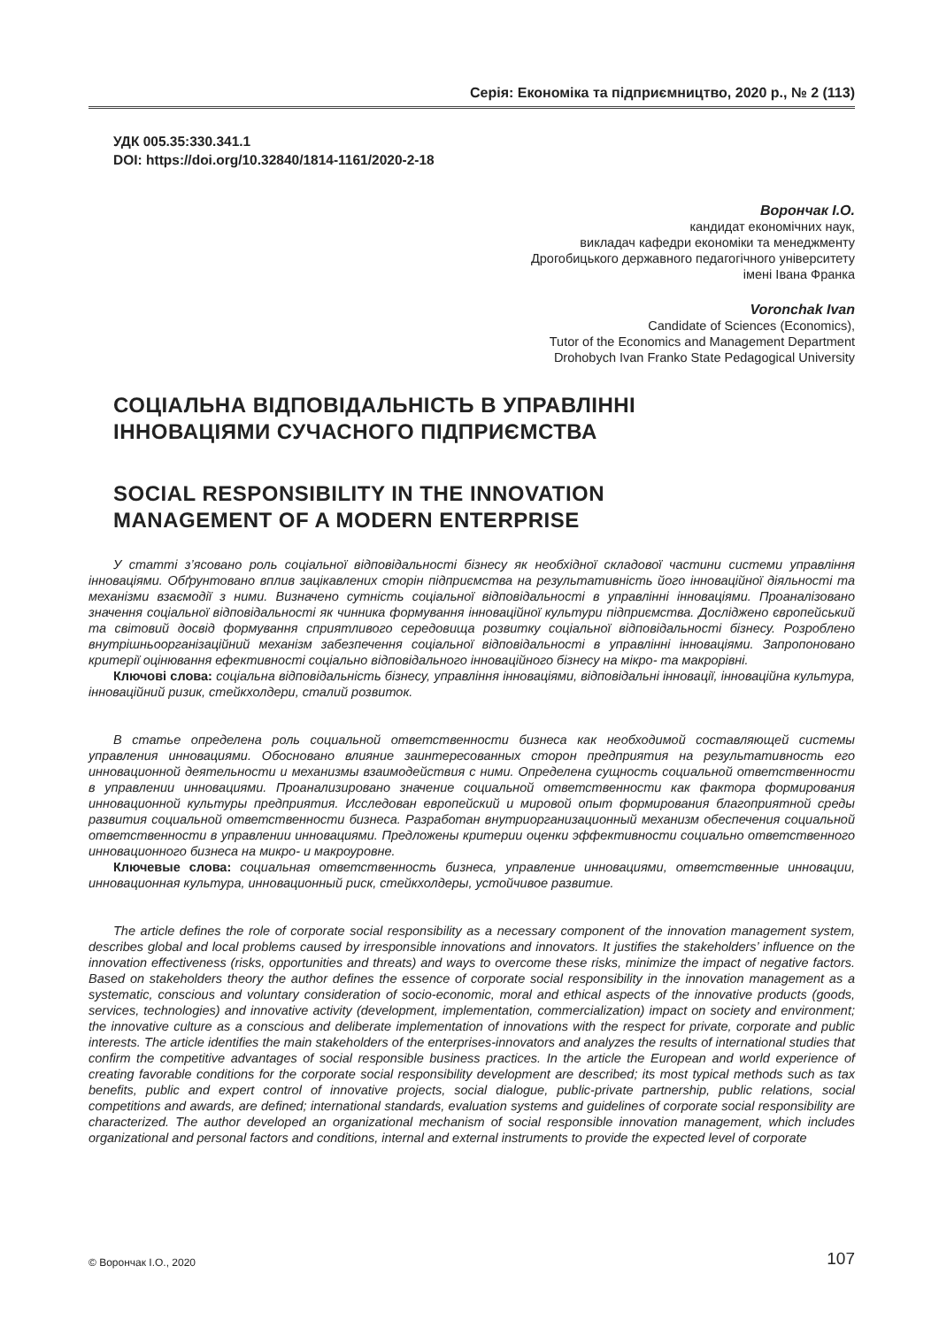Серія: Економіка та підприємництво, 2020 р., № 2 (113)
УДК 005.35:330.341.1
DOI: https://doi.org/10.32840/1814-1161/2020-2-18
Ворончак І.О.
кандидат економічних наук,
викладач кафедри економіки та менеджменту
Дрогобицького державного педагогічного університету
імені Івана Франка
Voronchak Ivan
Candidate of Sciences (Economics),
Tutor of the Economics and Management Department
Drohobych Ivan Franko State Pedagogical University
СОЦІАЛЬНА ВІДПОВІДАЛЬНІСТЬ В УПРАВЛІННІ
ІННОВАЦІЯМИ СУЧАСНОГО ПІДПРИЄМСТВА
SOCIAL RESPONSIBILITY IN THE INNOVATION
MANAGEMENT OF A MODERN ENTERPRISE
У статті з’ясовано роль соціальної відповідальності бізнесу як необхідної складової частини системи управління інноваціями. Обґрунтовано вплив зацікавлених сторін підприємства на результативність його інноваційної діяльності та механізми взаємодії з ними. Визначено сутність соціальної відповідальності в управлінні інноваціями. Проаналізовано значення соціальної відповідальності як чинника формування інноваційної культури підприємства. Досліджено європейський та світовий досвід формування сприятливого середовища розвитку соціальної відповідальності бізнесу. Розроблено внутрішньоорганізаційний механізм забезпечення соціальної відповідальності в управлінні інноваціями. Запропоновано критерії оцінювання ефективності соціально відповідального інноваційного бізнесу на мікро- та макрорівні.
Ключові слова: соціальна відповідальність бізнесу, управління інноваціями, відповідальні інновації, інноваційна культура, інноваційний ризик, стейкхолдери, сталий розвиток.
В статье определена роль социальной ответственности бизнеса как необходимой составляющей системы управления инновациями. Обосновано влияние заинтересованных сторон предприятия на результативность его инновационной деятельности и механизмы взаимодействия с ними. Определена сущность социальной ответственности в управлении инновациями. Проанализировано значение социальной ответственности как фактора формирования инновационной культуры предприятия. Исследован европейский и мировой опыт формирования благоприятной среды развития социальной ответственности бизнеса. Разработан внутриорганизационный механизм обеспечения социальной ответственности в управлении инновациями. Предложены критерии оценки эффективности социально ответственного инновационного бизнеса на микро- и макроуровне.
Ключевые слова: социальная ответственность бизнеса, управление инновациями, ответственные инновации, инновационная культура, инновационный риск, стейкхолдеры, устойчивое развитие.
The article defines the role of corporate social responsibility as a necessary component of the innovation management system, describes global and local problems caused by irresponsible innovations and innovators. It justifies the stakeholders’ influence on the innovation effectiveness (risks, opportunities and threats) and ways to overcome these risks, minimize the impact of negative factors. Based on stakeholders theory the author defines the essence of corporate social responsibility in the innovation management as a systematic, conscious and voluntary consideration of socio-economic, moral and ethical aspects of the innovative products (goods, services, technologies) and innovative activity (development, implementation, commercialization) impact on society and environment; the innovative culture as a conscious and deliberate implementation of innovations with the respect for private, corporate and public interests. The article identifies the main stakeholders of the enterprises-innovators and analyzes the results of international studies that confirm the competitive advantages of social responsible business practices. In the article the European and world experience of creating favorable conditions for the corporate social responsibility development are described; its most typical methods such as tax benefits, public and expert control of innovative projects, social dialogue, public-private partnership, public relations, social competitions and awards, are defined; international standards, evaluation systems and guidelines of corporate social responsibility are characterized. The author developed an organizational mechanism of social responsible innovation management, which includes organizational and personal factors and conditions, internal and external instruments to provide the expected level of corporate
© Ворончак І.О., 2020 107